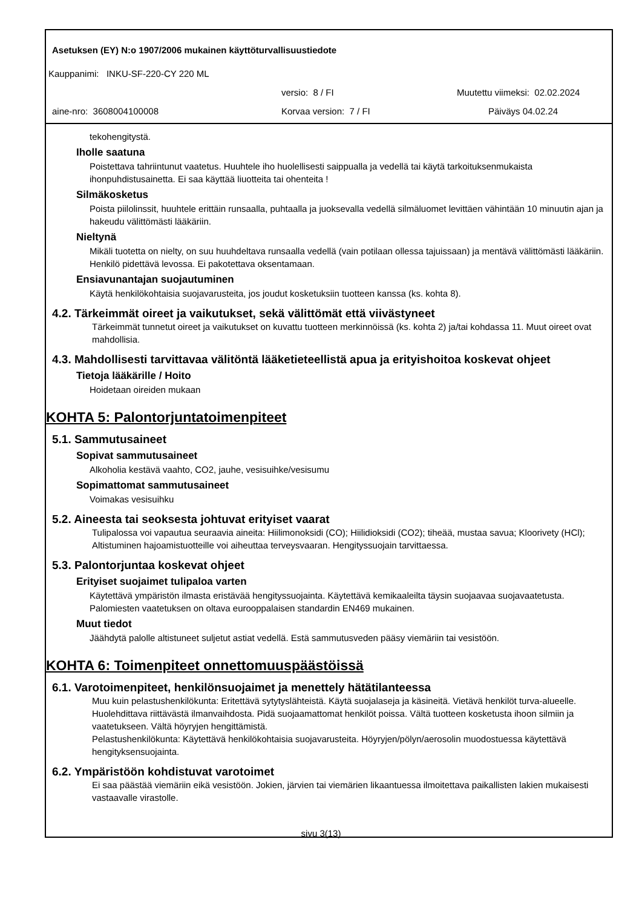Asetuksen (EY) N:o 1907/2006 mukainen käyttöturvallisuustiedote
Kauppanimi: INKU-SF-220-CY 220 ML
versio: 8 / FI Muutettu viimeksi: 02.02.2024
aine-nro: 3608004100008 Korvaa version: 7 / FI Päiväys 04.02.24
tekohengitystä.
Iholle saatuna
Poistettava tahriintunut vaatetus. Huuhtele iho huolellisesti saippualla ja vedellä tai käytä tarkoituksenmukaista ihonpuhdistusainetta. Ei saa käyttää liuotteita tai ohenteita !
Silmäkosketus
Poista piilolinssit, huuhtele erittäin runsaalla, puhtaalla ja juoksevalla vedellä silmäluomet levittäen vähintään 10 minuutin ajan ja hakeudu välittömästi lääkäriin.
Nieltynä
Mikäli tuotetta on nielty, on suu huuhdeltava runsaalla vedellä (vain potilaan ollessa tajuissaan) ja mentävä välittömästi lääkäriin. Henkilö pidettävä levossa. Ei pakotettava oksentamaan.
Ensiavunantajan suojautuminen
Käytä henkilökohtaisia suojavarusteita, jos joudut kosketuksiin tuotteen kanssa (ks. kohta 8).
4.2. Tärkeimmät oireet ja vaikutukset, sekä välittömät että viivästyneet
Tärkeimmät tunnetut oireet ja vaikutukset on kuvattu tuotteen merkinnöissä (ks. kohta 2) ja/tai kohdassa 11. Muut oireet ovat mahdollisia.
4.3. Mahdollisesti tarvittavaa välitöntä lääketieteellistä apua ja erityishoitoa koskevat ohjeet
Tietoja lääkärille / Hoito
Hoidetaan oireiden mukaan
KOHTA 5: Palontorjuntatoimenpiteet
5.1. Sammutusaineet
Sopivat sammutusaineet
Alkoholia kestävä vaahto, CO2, jauhe, vesisuihke/vesisumu
Sopimattomat sammutusaineet
Voimakas vesisuihku
5.2. Aineesta tai seoksesta johtuvat erityiset vaarat
Tulipalossa voi vapautua seuraavia aineita: Hiilimonoksidi (CO); Hiilidioksidi (CO2); tiheää, mustaa savua; Kloorivety (HCl); Altistuminen hajoamistuotteille voi aiheuttaa terveysvaaran. Hengityssuojain tarvittaessa.
5.3. Palontorjuntaa koskevat ohjeet
Erityiset suojaimet tulipaloa varten
Käytettävä ympäristön ilmasta eristävää hengityssuojainta. Käytettävä kemikaaleilta täysin suojaavaa suojavaatetusta. Palomiesten vaatetuksen on oltava eurooppalaisen standardin EN469 mukainen.
Muut tiedot
Jäähdytä palolle altistuneet suljetut astiat vedellä. Estä sammutusveden pääsy viemäriin tai vesistöön.
KOHTA 6: Toimenpiteet onnettomuuspäästöissä
6.1. Varotoimenpiteet, henkilönsuojaimet ja menettely hätätilanteessa
Muu kuin pelastushenkilökunta: Eritettävä sytytyslähteistä. Käytä suojalaseja ja käsineitä. Vietävä henkilöt turva-alueelle. Huolehdittava riittävästä ilmanvaihdosta. Pidä suojaamattomat henkilöt poissa. Vältä tuotteen kosketusta ihoon silmiin ja vaatetukseen. Vältä höyryjen hengittämistä.
Pelastushenkilökunta: Käytettävä henkilökohtaisia suojavarusteita. Höyryjen/pölyn/aerosolin muodostuessa käytettävä hengityksensuojainta.
6.2. Ympäristöön kohdistuvat varotoimet
Ei saa päästää viemäriin eikä vesistöön. Jokien, järvien tai viemärien likaantuessa ilmoitettava paikallisten lakien mukaisesti vastaavalle virastolle.
sivu 3(13)